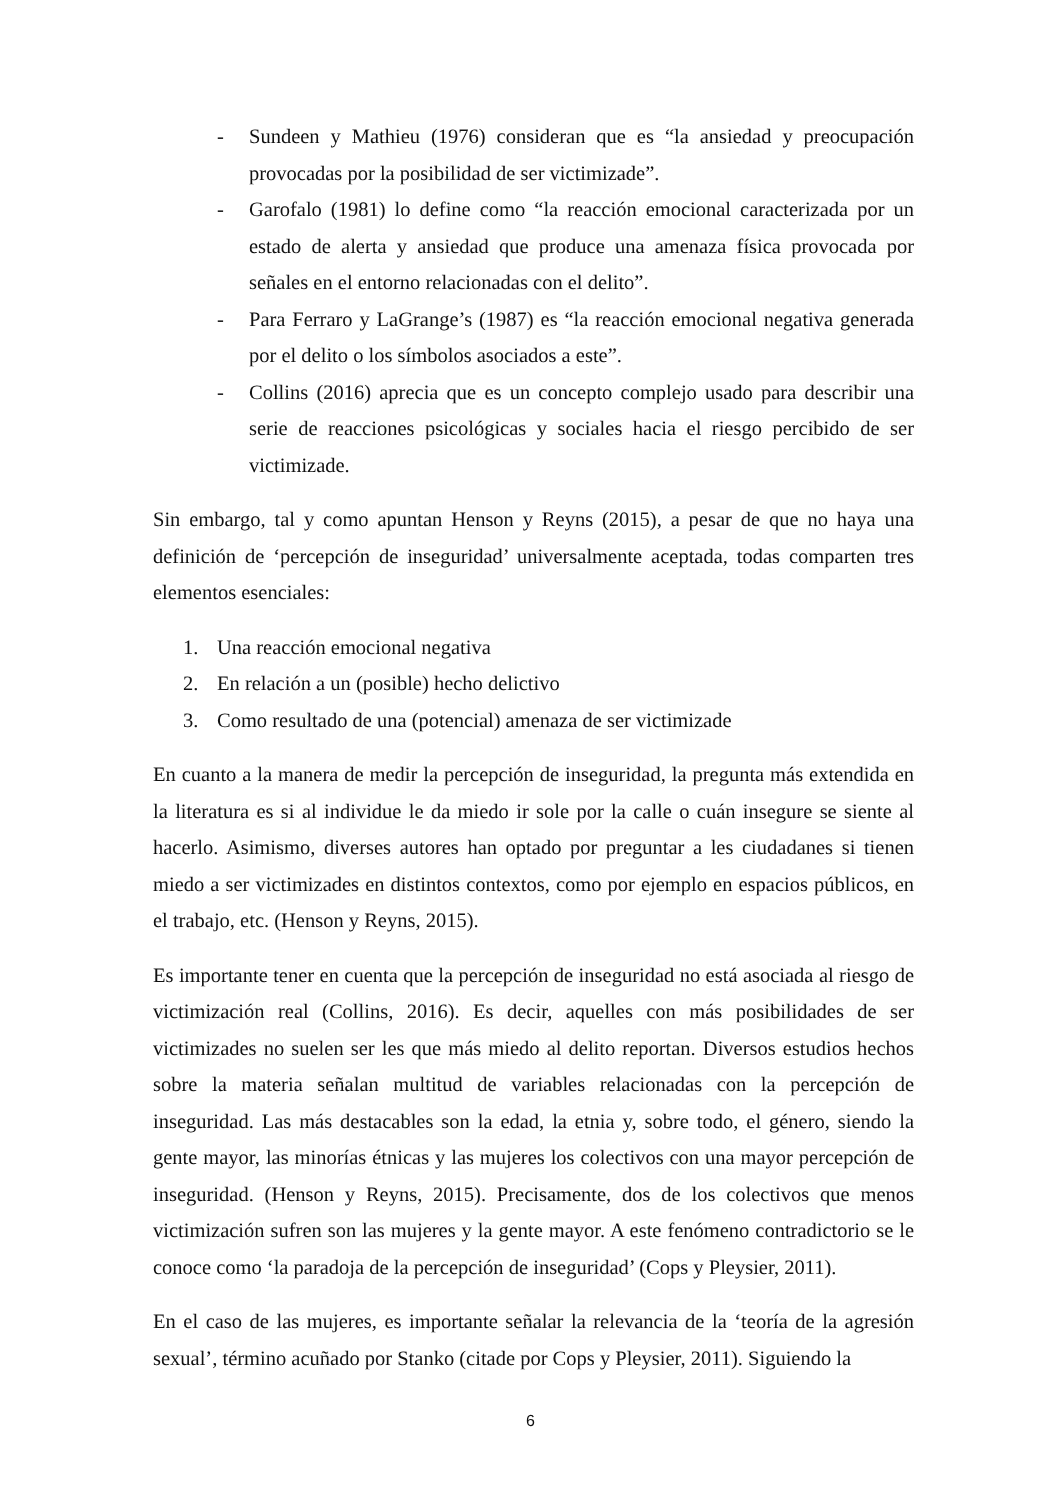- Sundeen y Mathieu (1976) consideran que es “la ansiedad y preocupación provocadas por la posibilidad de ser victimizade”.
- Garofalo (1981) lo define como “la reacción emocional caracterizada por un estado de alerta y ansiedad que produce una amenaza física provocada por señales en el entorno relacionadas con el delito”.
- Para Ferraro y LaGrange’s (1987) es “la reacción emocional negativa generada por el delito o los símbolos asociados a este”.
- Collins (2016) aprecia que es un concepto complejo usado para describir una serie de reacciones psicológicas y sociales hacia el riesgo percibido de ser victimizade.
Sin embargo, tal y como apuntan Henson y Reyns (2015), a pesar de que no haya una definición de ‘percepción de inseguridad’ universalmente aceptada, todas comparten tres elementos esenciales:
1. Una reacción emocional negativa
2. En relación a un (posible) hecho delictivo
3. Como resultado de una (potencial) amenaza de ser victimizade
En cuanto a la manera de medir la percepción de inseguridad, la pregunta más extendida en la literatura es si al individue le da miedo ir sole por la calle o cuán insegure se siente al hacerlo. Asimismo, diverses autores han optado por preguntar a les ciudadanes si tienen miedo a ser victimizades en distintos contextos, como por ejemplo en espacios públicos, en el trabajo, etc. (Henson y Reyns, 2015).
Es importante tener en cuenta que la percepción de inseguridad no está asociada al riesgo de victimización real (Collins, 2016). Es decir, aquelles con más posibilidades de ser victimizades no suelen ser les que más miedo al delito reportan. Diversos estudios hechos sobre la materia señalan multitud de variables relacionadas con la percepción de inseguridad. Las más destacables son la edad, la etnia y, sobre todo, el género, siendo la gente mayor, las minorías étnicas y las mujeres los colectivos con una mayor percepción de inseguridad. (Henson y Reyns, 2015). Precisamente, dos de los colectivos que menos victimización sufren son las mujeres y la gente mayor. A este fenómeno contradictorio se le conoce como ‘la paradoja de la percepción de inseguridad’ (Cops y Pleysier, 2011).
En el caso de las mujeres, es importante señalar la relevancia de la ‘teoría de la agresión sexual’, término acuñado por Stanko (citade por Cops y Pleysier, 2011). Siguiendo la
6